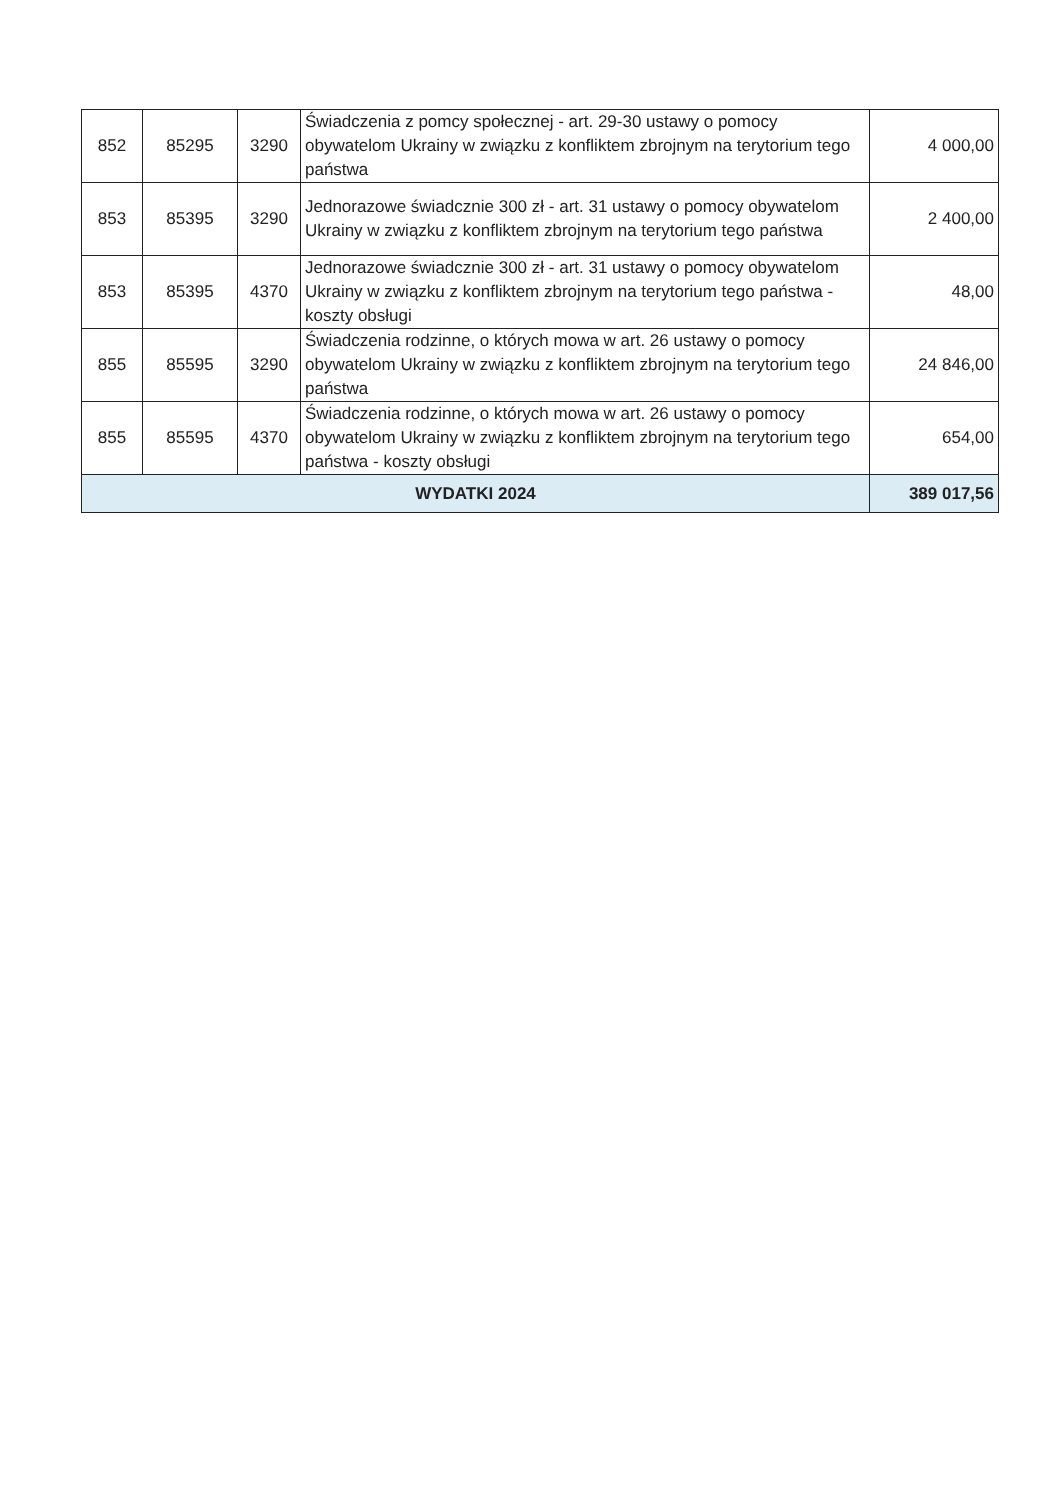| 852 | 85295 | 3290 | Świadczenia z pomcy społecznej - art. 29-30 ustawy o pomocy obywatelom Ukrainy w związku z konfliktem zbrojnym na terytorium tego państwa | 4 000,00 |
| 853 | 85395 | 3290 | Jednorazowe świadcznie 300 zł - art. 31 ustawy o pomocy obywatelom Ukrainy w związku z konfliktem zbrojnym na terytorium tego państwa | 2 400,00 |
| 853 | 85395 | 4370 | Jednorazowe świadcznie 300 zł - art. 31 ustawy o pomocy obywatelom Ukrainy w związku z konfliktem zbrojnym na terytorium tego państwa - koszty obsługi | 48,00 |
| 855 | 85595 | 3290 | Świadczenia rodzinne, o których mowa w art. 26 ustawy o pomocy obywatelom Ukrainy w związku z konfliktem zbrojnym na terytorium tego państwa | 24 846,00 |
| 855 | 85595 | 4370 | Świadczenia rodzinne, o których mowa w art. 26 ustawy o pomocy obywatelom Ukrainy w związku z konfliktem zbrojnym na terytorium tego państwa - koszty obsługi | 654,00 |
| WYDATKI 2024 | | | | 389 017,56 |